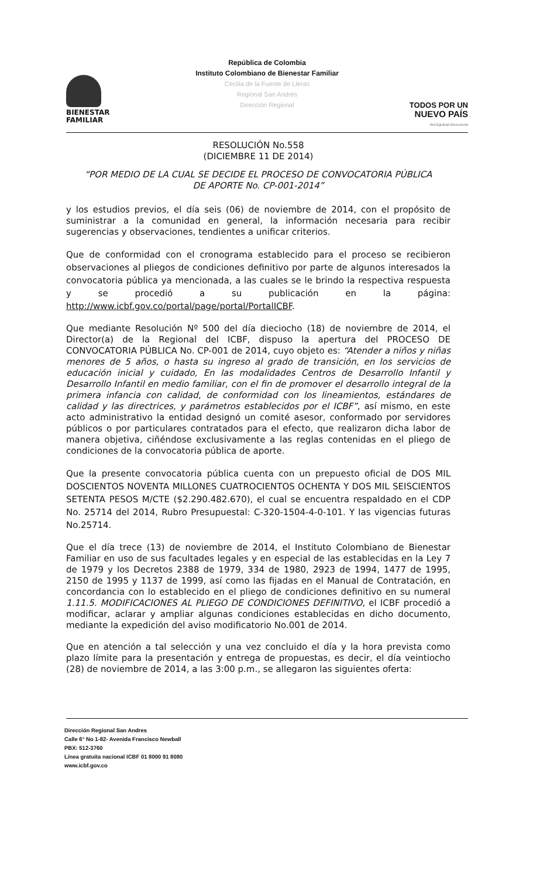BIENESTAR
FAMILIAR
República de Colombia
Instituto Colombiano de Bienestar Familiar
Cecilia de la Fuente de Lleras
Regional San Andrés
Dirección Regional
TODOS POR UN
NUEVO PAÍS
PAZ EQUIDAD EDUCACION
RESOLUCIÓN No.558
(DICIEMBRE 11 DE 2014)
“POR MEDIO DE LA CUAL SE DECIDE EL PROCESO DE CONVOCATORIA PÚBLICA
DE APORTE No. CP-001-2014”
y los estudios previos, el día seis (06) de noviembre de 2014, con el propósito de suministrar a la comunidad en general, la información necesaria para recibir sugerencias y observaciones, tendientes a unificar criterios.
Que de conformidad con el cronograma establecido para el proceso se recibieron observaciones al pliegos de condiciones definitivo por parte de algunos interesados la convocatoria pública ya mencionada, a las cuales se le brindo la respectiva respuesta y se procedió a su publicación en la página: http://www.icbf.gov.co/portal/page/portal/PortalICBF.
Que mediante Resolución Nº 500 del día dieciocho (18) de noviembre de 2014, el Director(a) de la Regional del ICBF, dispuso la apertura del PROCESO DE CONVOCATORIA PÚBLICA No. CP-001 de 2014, cuyo objeto es: “Atender a niños y niñas menores de 5 años, o hasta su ingreso al grado de transición, en los servicios de educación inicial y cuidado, En las modalidades Centros de Desarrollo Infantil y Desarrollo Infantil en medio familiar, con el fin de promover el desarrollo integral de la primera infancia con calidad, de conformidad con los lineamientos, estándares de calidad y las directrices, y parámetros establecidos por el ICBF”, así mismo, en este acto administrativo la entidad designó un comité asesor, conformado por servidores públicos o por particulares contratados para el efecto, que realizaron dicha labor de manera objetiva, ciñéndose exclusivamente a las reglas contenidas en el pliego de condiciones de la convocatoria pública de aporte.
Que la presente convocatoria pública cuenta con un prepuesto oficial de DOS MIL DOSCIENTOS NOVENTA MILLONES CUATROCIENTOS OCHENTA Y DOS MIL SEISCIENTOS SETENTA PESOS M/CTE ($2.290.482.670), el cual se encuentra respaldado en el CDP No. 25714 del 2014, Rubro Presupuestal: C-320-1504-4-0-101. Y las vigencias futuras No.25714.
Que el día trece (13) de noviembre de 2014, el Instituto Colombiano de Bienestar Familiar en uso de sus facultades legales y en especial de las establecidas en la Ley 7 de 1979 y los Decretos 2388 de 1979, 334 de 1980, 2923 de 1994, 1477 de 1995, 2150 de 1995 y 1137 de 1999, así como las fijadas en el Manual de Contratación, en concordancia con lo establecido en el pliego de condiciones definitivo en su numeral 1.11.5. MODIFICACIONES AL PLIEGO DE CONDICIONES DEFINITIVO, el ICBF procedió a modificar, aclarar y ampliar algunas condiciones establecidas en dicho documento, mediante la expedición del aviso modificatorio No.001 de 2014.
Que en atención a tal selección y una vez concluido el día y la hora prevista como plazo límite para la presentación y entrega de propuestas, es decir, el día veintiocho (28) de noviembre de 2014, a las 3:00 p.m., se allegaron las siguientes oferta:
Dirección Regional San Andres
Calle 6° No 1-82- Avenida Francisco Newball
PBX: 512-3760
Línea gratuita nacional ICBF 01 8000 91 8080
www.icbf.gov.co